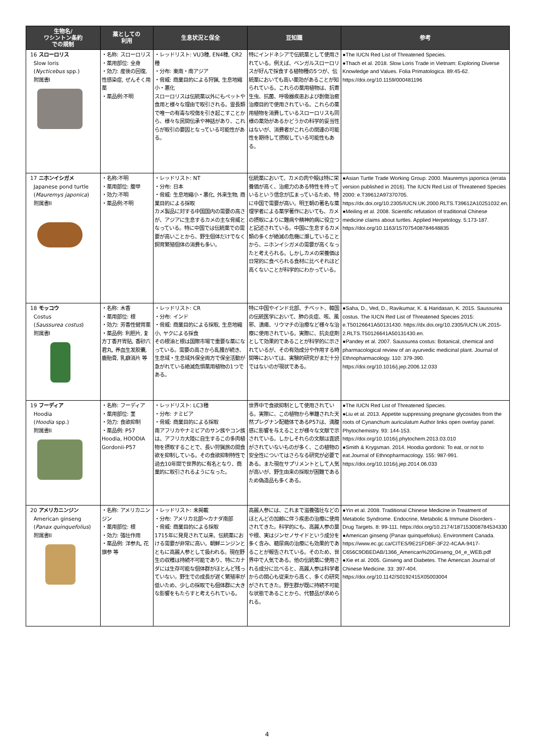| 生物名/ ワシントン条約 での規制 | 薬としての 利用 | 生息状況と保全 | 豆知識 | 参考 |
| --- | --- | --- | --- | --- |
| 16 スローロリス Slow loris ( Nycticebus spp.) 附属書I | ・名称: スローロリス ・薬用部位: 全身 ・効力: 産後の回復, 性感染症, ぜんそく用薬 ・薬品例:不明 | ・レッドリスト: VU3種, EN4種, CR2種 ・分布: 東南・南アジア ・脅威: 商業目的による狩猟, 生息地縮小・悪化 スローロリスは伝統薬以外にもペットや食用と様々な理由で取引される。霊長類で唯一の有毒な咬傷を引き起こすことから、様々な民間伝承や神話があり、これらが取引の要因となっている可能性がある。 | 特にインドネシアで伝統薬として使用されている。例えば、ベンガルスローロリスが好んで採食する植物種の5つが、伝統薬においても高い薬効があることが知られている。これらの薬用植物は、抗寄生虫、抗菌、呼吸器疾患および創傷治癒治療目的で使用されている。これらの薬用植物を消費しているスローロリスも同様の薬効があるかどうかの科学的妥当性はないが、消費者がこれらの関連の可能性を期待して摂取している可能性もある。 | ●The IUCN Red List of Threatened Species. ●Thach et al. 2018. Slow Loris Trade in Vietnam: Exploring Diverse Knowledge and Values. Folia Primatologica. 89:45-62. https://doi.org/10.1159/000481196 |
| 17 ニホンイシガメ Japanese pond turtle ( Mauremys japonica ) 附属書II | ・名称:不明 ・薬用部位: 腹甲 ・効力:不明 ・薬品例:不明 | ・レッドリスト: NT ・分布: 日本 ・脅威: 生息地縮小・悪化, 外来生物, 商業目的による採取 カメ製品に対する中国国内の需要の高さが、アジアに生息するカメの主な脅威となっている。特に中国では伝統薬での需要が高いことから、野生個体だけでなく飼育繁殖個体の消費も多い。 | 伝統薬において、カメの肉や殻は特に栄養価が高く、治癒力のある特性を持っているという信念が広まっているため、特に中国で需要が高い。明王朝の著名な薬理学者による薬学著作においても、カメの摂取によりに難病や精神的病に役立つと記述されている。中国に生息するカメ類の多くが絶滅の危機に瀕していることから、ニホンイシガメの需要が高くなったと考えられる。しかしカメの栄養価は日常的に食べられる食材に比べそれほど高くないことが科学的にわかっている。 | ●Asian Turtle Trade Working Group. 2000. Mauremys japonica (errata version published in 2016). The IUCN Red List of Threatened Species 2000: e.T39612A97370705. https://dx.doi.org/10.2305/IUCN.UK.2000.RLTS.T39612A10251032.en. ●Meiling et al. 2008. Scientific refutation of traditional Chinese medicine claims about turtles. Applied Herpetology. 5:173-187. https://doi.org/10.1163/157075408784648835 |
| 18 モッコウ Costus ( Saussurea costus ) 附属書I | ・名称: 木香 ・薬用部位: 根 ・効力: 芳香性健胃薬 ・薬品例: 利胆片, 复方丁香开胃贴, 香砂六君丸, 养血生发胶囊, 鹿胎膏, 乳癖消片 等 | ・レッドリスト: CR ・分布: インド ・脅威: 商業目的による採取, 生息地縮小, ヤクによる採食 その根油と根は国際市場で重要な薬になっている。需要の高さから乱獲が続き、生息域・生息域外保全両方で保全活動が急がれている絶滅危惧薬用植物の1つである。 | 特に中国やインド北部、チベット、韓国の伝統医学において、肺の炎症、咳、風邪、潰瘍、リウマチの治療など様々な治療に使用されている。実際に、抗炎症剤として効果的であることが科学的に示されているが、その有効成分や作用する時間等においては、実験的研究がまだ十分ではないのが現状である。 | ●Saha, D., Ved, D., Ravikumar, K. & Haridasan, K. 2015. Saussurea costus. The IUCN Red List of Threatened Species 2015: e.T50126641A50131430. https://dx.doi.org/10.2305/IUCN.UK.2015-2.RLTS.T50126641A50131430.en. ●Pandey et al. 2007. Saussurea costus: Botanical, chemical and pharmacological review of an ayurvedic medicinal plant. Journal of Ethnopharmacology. 110: 379-390. https://doi.org/10.1016/j.jep.2006.12.033 |
| 19 フーディア Hoodia ( Hoodia spp.) 附属書II | ・名称: フーディア ・薬用部位: 茎 ・効力: 食欲抑制 ・薬品例: P57 Hoodia, HOODIA Gordonii-P57 | ・レッドリスト: LC3種 ・分布: ナミビア ・脅威: 商業目的による採取 南アフリカやナミビアのサン族やコン族は、アフリカ大陸に自生するこの多肉植物を摂取することで、長い狩猟旅の間食欲を抑制している。その食欲抑制特性で過去10年間で世界的に有名となり、商業的に取引されるようになった。 | 世界中で食欲抑制として使用されている。実際に、この植物から単離された天然プレグナン配糖体であるP57は、満腹感に影響を与えることが様々な文献で示されている。しかしそれらの文献は査読がされていないものが多く、この植物の安全性についてはさらなる研究が必要である。また現在サプリメントとして人気が高いが、野生由来の採取が困難であるため偽造品も多くある。 | ●The IUCN Red List of Threatened Species. ●Liu et al. 2013. Appetite suppressing pregnane glycosides from the roots of Cynanchum auriculatum Author links open overlay panel. Phytochemistry. 93: 144-153. https://doi.org/10.1016/j.phytochem.2013.03.010 ●Smith & Krygsman. 2014. Hoodia gordonii: To eat, or not to eat.Journal of Ethnopharmacology. 155: 987-991. https://doi.org/10.1016/j.jep.2014.06.033 |
| 20 アメリカニンジン American ginseng ( Panax quinquefolius ) 附属書II | ・名称: アメリカニンジン ・薬用部位: 根 ・効力: 強壮作用 ・薬品例: 洋参丸, 花旗参 等 | ・レッドリスト: 未掲載 ・分布: アメリカ北部～カナダ南部 ・脅威: 商業目的による採取 1715年に発見されて以来、伝統薬における需要が非常に高い。朝鮮ニンジンとともに高麗人参として扱われる。現在野生の収穫は持続不可能であり、特にカナダには生存可能な個体群がほとんど残っていない。野生での成長が遅く繁殖率が低いため、少しの採取でも個体群に大きな影響をもたらすと考えられている。 | 高麗人参には、これまで滋養強壮などのほとんどの加齢に伴う疾患の治療に使用されてきた。科学的にも、高麗人参の葉や根、実はジンセノサイドという成分を多く含み、糖尿病の治療にも効果的であることが報告されている。そのため、世界中で人気である。他の伝統薬に使用される成分に比べると、高麗人参は科学者からの関心も従来から高く、多くの研究がされてきた。野生群が既に持続不可能な状態であることから、代替品が求められる。 | ●Yin et al. 2008. Traditional Chinese Medicine in Treatment of Metabolic Syndrome. Endocrine, Metabolic & Immune Disorders - Drug Targets. 8: 99-111. https://doi.org/10.2174/187153008784534330 ●American ginseng (Panax quinquefolius). Environment Canada. https://www.ec.gc.ca/CITES/9E21FDBF-3F22-4CAA-9417-C656C9DBEDAB/1366_American%20Ginseng_04_e_WEB.pdf ●Xie et al. 2005. Ginseng and Diabetes. The American Journal of Chinese Medicine. 33: 397-404. https://doi.org/10.1142/S0192415X05003004 |
4